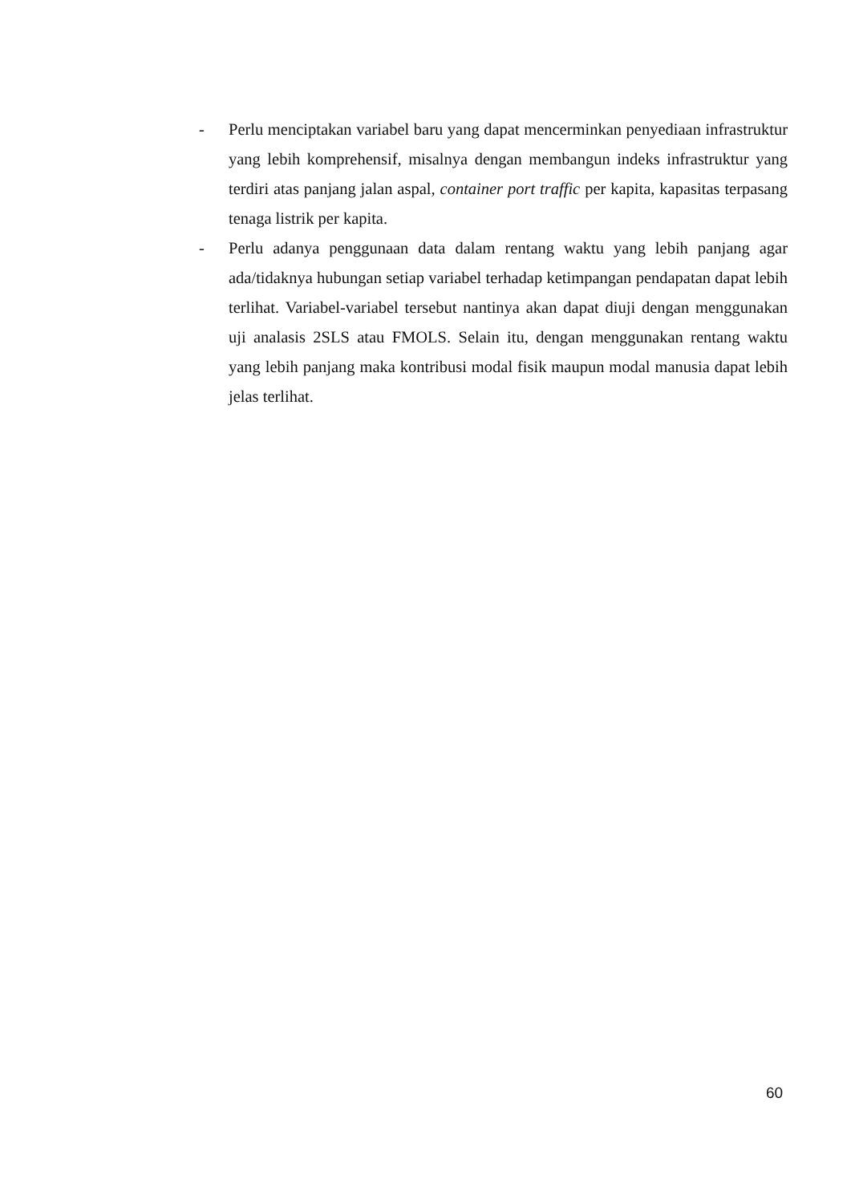- Perlu menciptakan variabel baru yang dapat mencerminkan penyediaan infrastruktur yang lebih komprehensif, misalnya dengan membangun indeks infrastruktur yang terdiri atas panjang jalan aspal, container port traffic per kapita, kapasitas terpasang tenaga listrik per kapita.
- Perlu adanya penggunaan data dalam rentang waktu yang lebih panjang agar ada/tidaknya hubungan setiap variabel terhadap ketimpangan pendapatan dapat lebih terlihat. Variabel-variabel tersebut nantinya akan dapat diuji dengan menggunakan uji analasis 2SLS atau FMOLS. Selain itu, dengan menggunakan rentang waktu yang lebih panjang maka kontribusi modal fisik maupun modal manusia dapat lebih jelas terlihat.
60